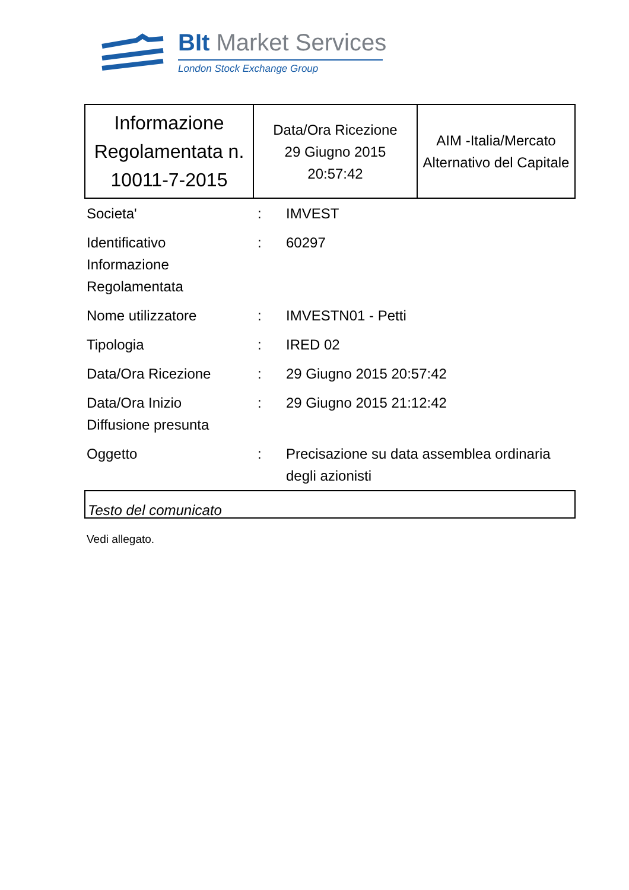BIt Market Services
London Stock Exchange Group
| Informazione Regolamentata n. 10011-7-2015 | Data/Ora Ricezione 29 Giugno 2015 20:57:42 | AIM -Italia/Mercato Alternativo del Capitale |
| Societa' | : | IMVEST |
| Identificativo Informazione Regolamentata | : | 60297 |
| Nome utilizzatore | : | IMVESTN01 - Petti |
| Tipologia | : | IRED 02 |
| Data/Ora Ricezione | : | 29 Giugno 2015 20:57:42 |
| Data/Ora Inizio Diffusione presunta | : | 29 Giugno 2015 21:12:42 |
| Oggetto | : | Precisazione su data assemblea ordinaria degli azionisti |
Testo del comunicato
Vedi allegato.